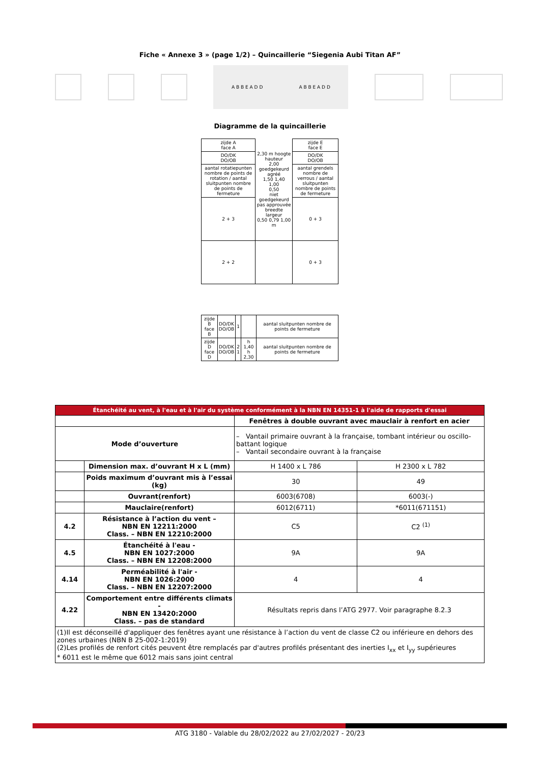Fiche « Annexe 3 » (page 1/2) – Quincaillerie “Siegenia Aubi Titan AF”
A B B E A D D A B B E A D D
Diagramme de la quincaillerie
| zijde A face A | 2,30 m hoogte hauteur 2,00 goedgekeurd agréé 1,50 1,40 1,00 0,50 niet goedgekeurd pas approuvée breedte largeur 0,50 0,79 1,00 m | zijde E face E |
| DO/DK DO/OB | | DO/DK DO/OB |
| aantal rotatiepunten nombre de points de rotation / aantal sluitpunten nombre de points de fermeture | | aantal grendels nombre de verrous / aantal sluitpunten nombre de points de fermeture |
| 2 + 3 | | 0 + 3 |
| 2 + 2 | | 0 + 3 |
| zijde B face B | DO/DK DO/OB | 1 | | aantal sluitpunten nombre de points de fermeture |
| zijde D face D | DO/DK DO/OB | 2 1 | h 1,40 h 2,30 | aantal sluitpunten nombre de points de fermeture |
| Étanchéité au vent, à l'eau et à l'air du système conformément à la NBN EN 14351-1 à l'aide de rapports d'essai | | | |
| --- | --- | --- | --- |
| | | Fenêtres à double ouvrant avec mauclair à renfort en acier | |
| Mode d’ouverture | | – Vantail primaire ouvrant à la française, tombant intérieur ou oscillo-battant logique – Vantail secondaire ouvrant à la française | |
| | Dimension max. d’ouvrant H x L (mm) | H 1400 x L 786 | H 2300 x L 782 |
| | Poids maximum d’ouvrant mis à l’essai (kg) | 30 | 49 |
| | Ouvrant(renfort) | 6003(6708) | 6003(-) |
| | Mauclaire(renfort) | 6012(6711) | *6011(671151) |
| 4.2 | Résistance à l’action du vent – NBN EN 12211:2000 Class. – NBN EN 12210:2000 | C5 | C2 <sup>(1)</sup> |
| 4.5 | Étanchéité à l'eau - NBN EN 1027:2000 Class. – NBN EN 12208:2000 | 9A | 9A |
| 4.14 | Perméabilité à l'air - NBN EN 1026:2000 Class. – NBN EN 12207:2000 | 4 | 4 |
| 4.22 | Comportement entre différents climats - NBN EN 13420:2000 Class. – pas de standard | Résultats repris dans l’ATG 2977. Voir paragraphe 8.2.3 | |
| (1)Il est déconseillé d'appliquer des fenêtres ayant une résistance à l’action du vent de classe C2 ou inférieure en dehors des zones urbaines (NBN B 25-002-1:2019) (2)Les profilés de renfort cités peuvent être remplacés par d'autres profilés présentant des inerties I<sub>xx</sub> et I<sub>yy</sub> supérieures * 6011 est le même que 6012 mais sans joint central | | | |
ATG 3180 - Valable du 28/02/2022 au 27/02/2027 - 20/23